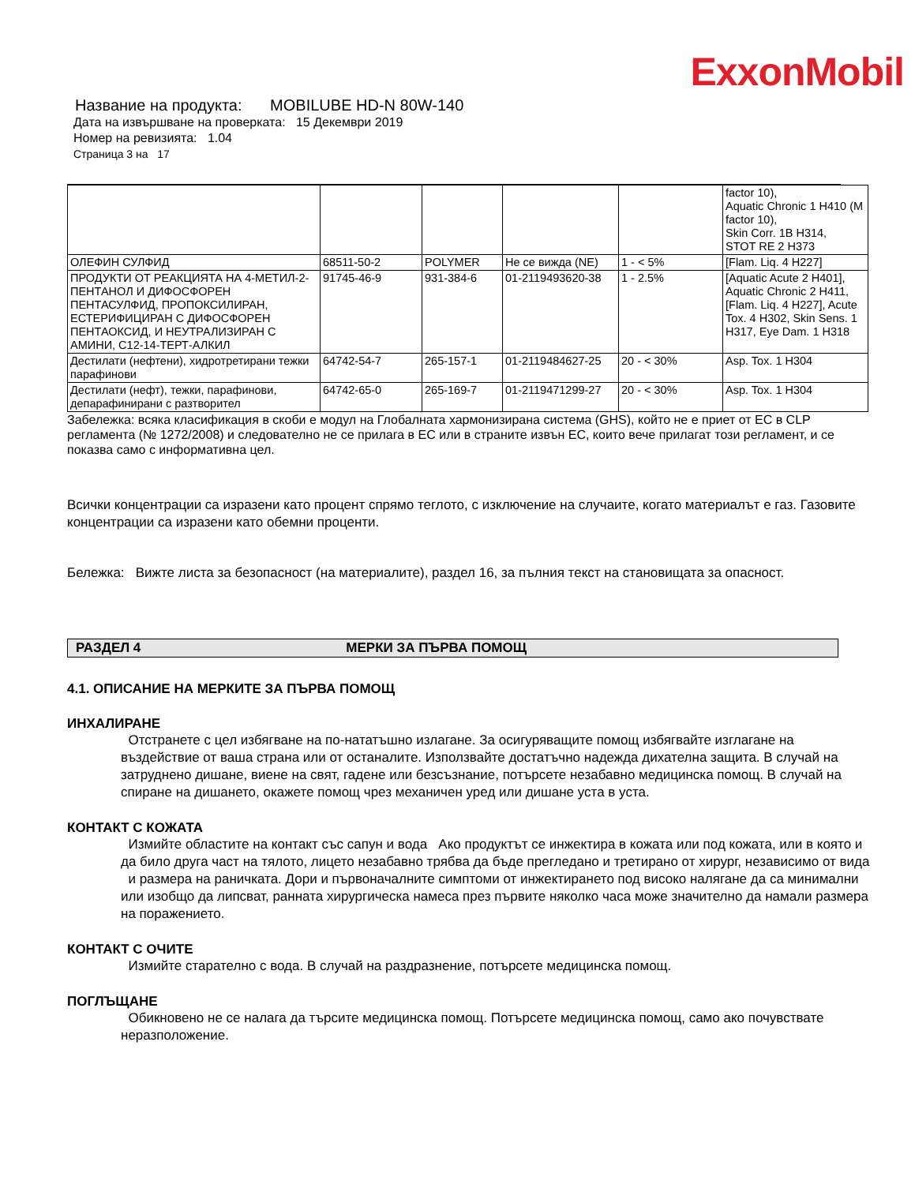ExxonMobil
Название на продукта: MOBILUBE HD-N 80W-140
Дата на извършване на проверката: 15 Декември 2019
Номер на ревизията: 1.04
Страница 3 на 17
| | | | | | factor 10), Aquatic Chronic 1 H410 (M factor 10), Skin Corr. 1B H314, STOT RE 2 H373 |
| ОЛЕФИН СУЛФИД | 68511-50-2 | POLYMER | Не се вижда (NE) | 1 - < 5% | [Flam. Liq. 4 H227] |
| ПРОДУКТИ ОТ РЕАКЦИЯТА НА 4-МЕТИЛ-2-ПЕНТАНОЛ И ДИФОСФОРЕН ПЕНТАСУЛФИД, ПРОПОКСИЛИРАН, ЕСТЕРИФИЦИРАН С ДИФОСФОРЕН ПЕНТАОКСИД, И НЕУТРАЛИЗИРАН С АМИНИ, C12-14-ТЕРТ-АЛКИЛ | 91745-46-9 | 931-384-6 | 01-2119493620-38 | 1 - 2.5% | [Aquatic Acute 2 H401], Aquatic Chronic 2 H411, [Flam. Liq. 4 H227], Acute Tox. 4 H302, Skin Sens. 1 H317, Eye Dam. 1 H318 |
| Дестилати (нефтени), хидротретирани тежки парафинови | 64742-54-7 | 265-157-1 | 01-2119484627-25 | 20 - < 30% | Asp. Tox. 1 H304 |
| Дестилати (нефт), тежки, парафинови, депарафинирани с разтворител | 64742-65-0 | 265-169-7 | 01-2119471299-27 | 20 - < 30% | Asp. Tox. 1 H304 |
Забележка: всяка класификация в скоби е модул на Глобалната хармонизирана система (GHS), който не е приет от ЕС в CLP регламента (№ 1272/2008) и следователно не се прилага в ЕС или в страните извън ЕС, които вече прилагат този регламент, и се показва само с информативна цел.
Всички концентрации са изразени като процент спрямо теглото, с изключение на случаите, когато материалът е газ. Газовите концентрации са изразени като обемни проценти.
Бележка: Вижте листа за безопасност (на материалите), раздел 16, за пълния текст на становищата за опасност.
РАЗДЕЛ 4 МЕРКИ ЗА ПЪРВА ПОМОЩ
4.1. ОПИСАНИЕ НА МЕРКИТЕ ЗА ПЪРВА ПОМОЩ
ИНХАЛИРАНЕ
Отстранете с цел избягване на по-нататъшно излагане. За осигуряващите помощ избягвайте изглагане на въздействие от ваша страна или от останалите. Използвайте достатъчно надежда дихателна защита. В случай на затруднено дишане, виене на свят, гадене или безсъзнание, потърсете незабавно медицинска помощ. В случай на спиране на дишането, окажете помощ чрез механичен уред или дишане уста в уста.
КОНТАКТ С КОЖАТА
Измийте областите на контакт със сапун и вода Ако продуктът се инжектира в кожата или под кожата, или в която и да било друга част на тялото, лицето незабавно трябва да бъде прегледано и третирано от хирург, независимо от вида и размера на раничката. Дори и първоначалните симптоми от инжектирането под високо налягане да са минимални или изобщо да липсват, ранната хирургическа намеса през първите няколко часа може значително да намали размера на поражението.
КОНТАКТ С ОЧИТЕ
Измийте старателно с вода. В случай на раздразнение, потърсете медицинска помощ.
ПОГЛЪЩАНЕ
Обикновено не се налага да търсите медицинска помощ. Потърсете медицинска помощ, само ако почувствате неразположение.